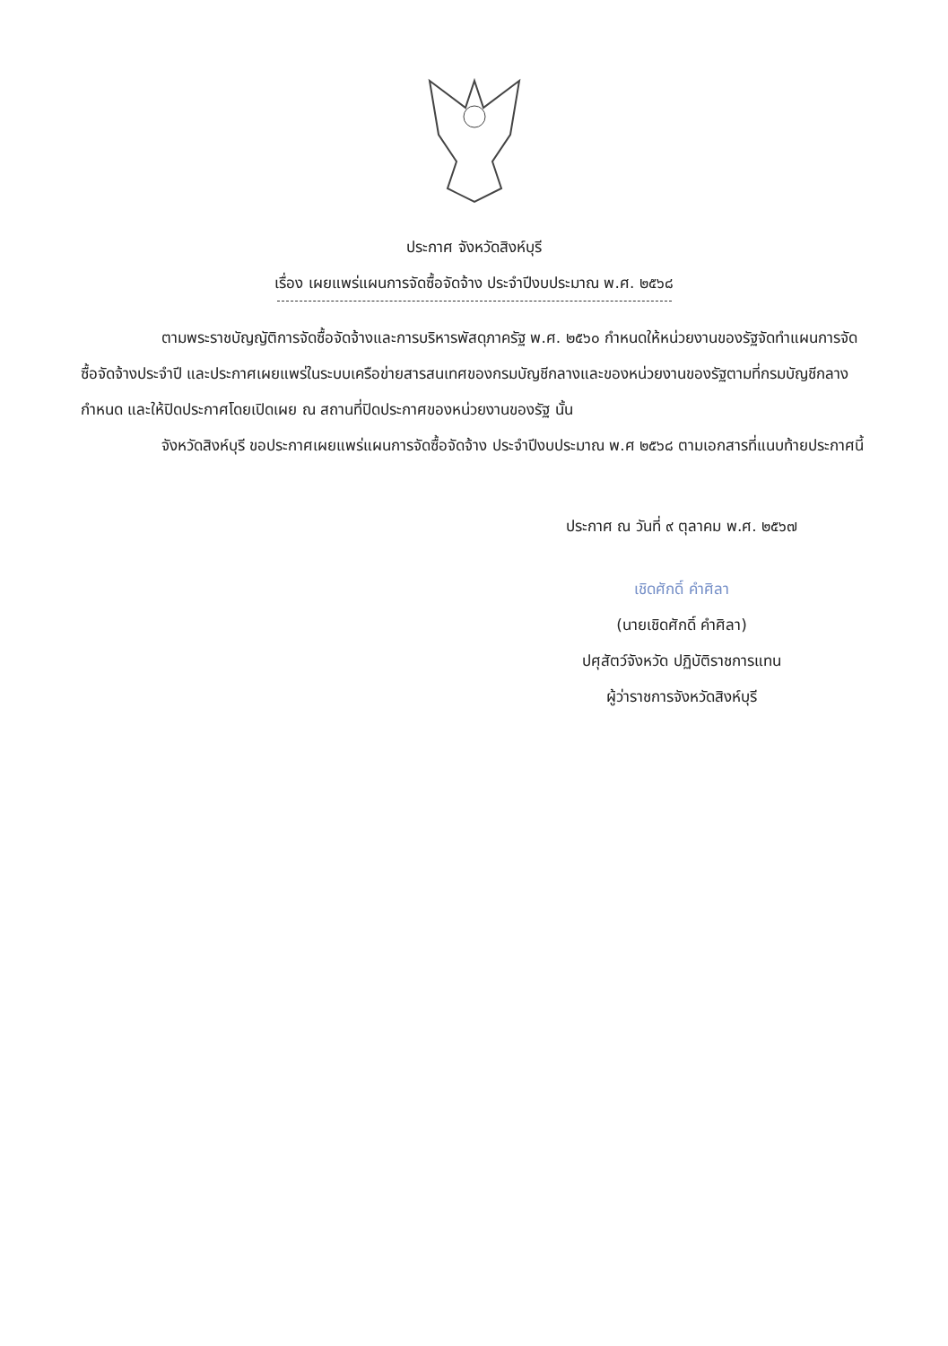ประกาศ จังหวัดสิงห์บุรี
เรื่อง เผยแพร่แผนการจัดซื้อจัดจ้าง ประจำปีงบประมาณ พ.ศ. ๒๕๖๘
ตามพระราชบัญญัติการจัดซื้อจัดจ้างและการบริหารพัสดุภาครัฐ พ.ศ. ๒๕๖๐ กำหนดให้หน่วยงานของรัฐจัดทำแผนการจัดซื้อจัดจ้างประจำปี และประกาศเผยแพร่ในระบบเครือข่ายสารสนเทศของกรมบัญชีกลางและของหน่วยงานของรัฐตามที่กรมบัญชีกลางกำหนด และให้ปิดประกาศโดยเปิดเผย ณ สถานที่ปิดประกาศของหน่วยงานของรัฐ นั้น
จังหวัดสิงห์บุรี ขอประกาศเผยแพร่แผนการจัดซื้อจัดจ้าง ประจำปีงบประมาณ พ.ศ ๒๕๖๘ ตามเอกสารที่แนบท้ายประกาศนี้
ประกาศ ณ วันที่ ๙ ตุลาคม พ.ศ. ๒๕๖๗
เชิดศักดิ์ คำศิลา
(นายเชิดศักดิ์ คำศิลา)
ปศุสัตว์จังหวัด ปฏิบัติราชการแทน
ผู้ว่าราชการจังหวัดสิงห์บุรี